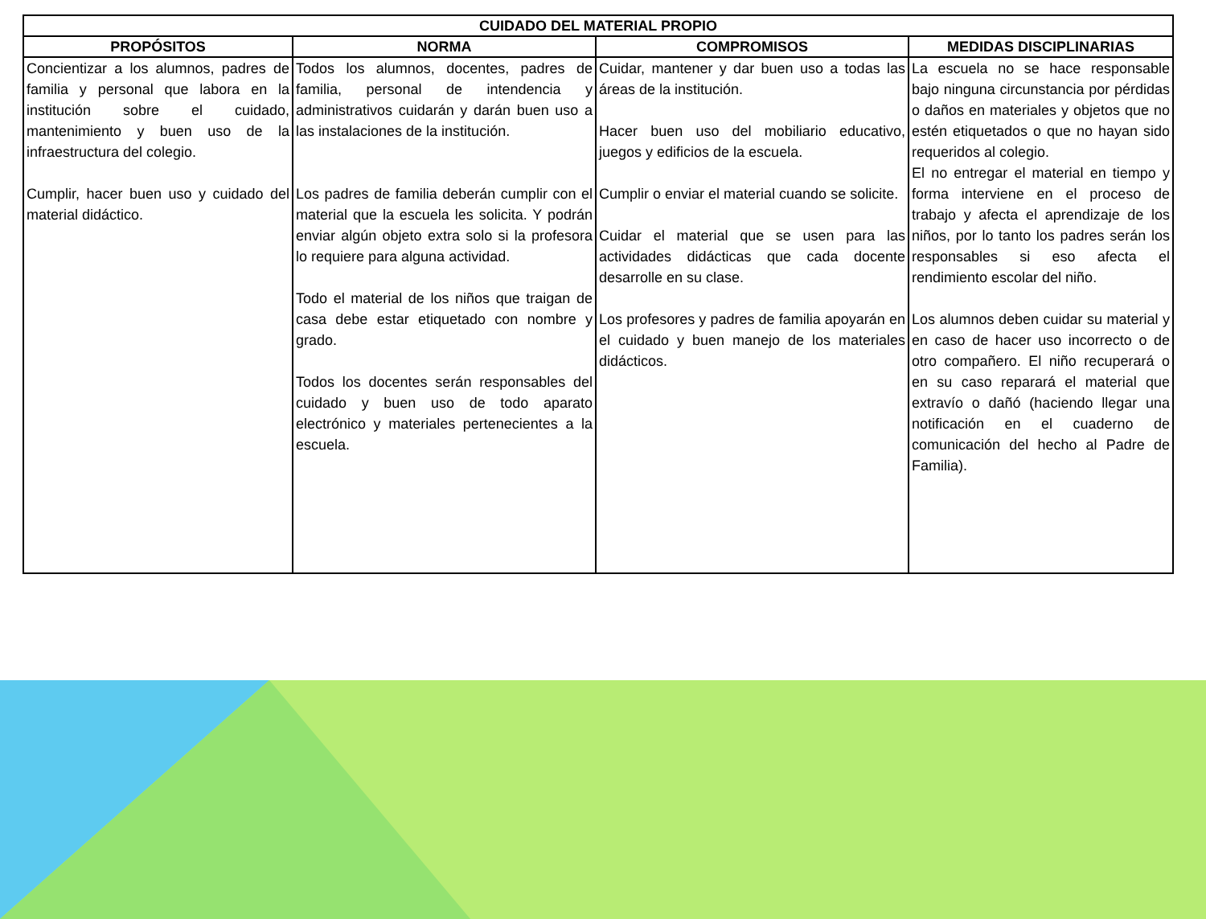| CUIDADO DEL MATERIAL PROPIO | | | |
| --- | --- | --- | --- |
| PROPÓSITOS | NORMA | COMPROMISOS | MEDIDAS DISCIPLINARIAS |
| Concientizar a los alumnos, padres de familia y personal que labora en la institución sobre el cuidado, mantenimiento y buen uso de la infraestructura del colegio. Cumplir, hacer buen uso y cuidado del material didáctico. | Todos los alumnos, docentes, padres de familia, personal de intendencia y administrativos cuidarán y darán buen uso a las instalaciones de la institución. Los padres de familia deberán cumplir con el material que la escuela les solicita. Y podrán enviar algún objeto extra solo si la profesora lo requiere para alguna actividad. Todo el material de los niños que traigan de casa debe estar etiquetado con nombre y grado. Todos los docentes serán responsables del cuidado y buen uso de todo aparato electrónico y materiales pertenecientes a la escuela. | Cuidar, mantener y dar buen uso a todas las áreas de la institución. Hacer buen uso del mobiliario educativo, juegos y edificios de la escuela. Cumplir o enviar el material cuando se solicite. Cuidar el material que se usen para las actividades didácticas que cada docente desarrolle en su clase. Los profesores y padres de familia apoyarán en el cuidado y buen manejo de los materiales didácticos. | La escuela no se hace responsable bajo ninguna circunstancia por pérdidas o daños en materiales y objetos que no estén etiquetados o que no hayan sido requeridos al colegio. El no entregar el material en tiempo y forma interviene en el proceso de trabajo y afecta el aprendizaje de los niños, por lo tanto los padres serán los responsables si eso afecta el rendimiento escolar del niño. Los alumnos deben cuidar su material y en caso de hacer uso incorrecto o de otro compañero. El niño recuperará o en su caso reparará el material que extravío o dañó (haciendo llegar una notificación en el cuaderno de comunicación del hecho al Padre de Familia). |